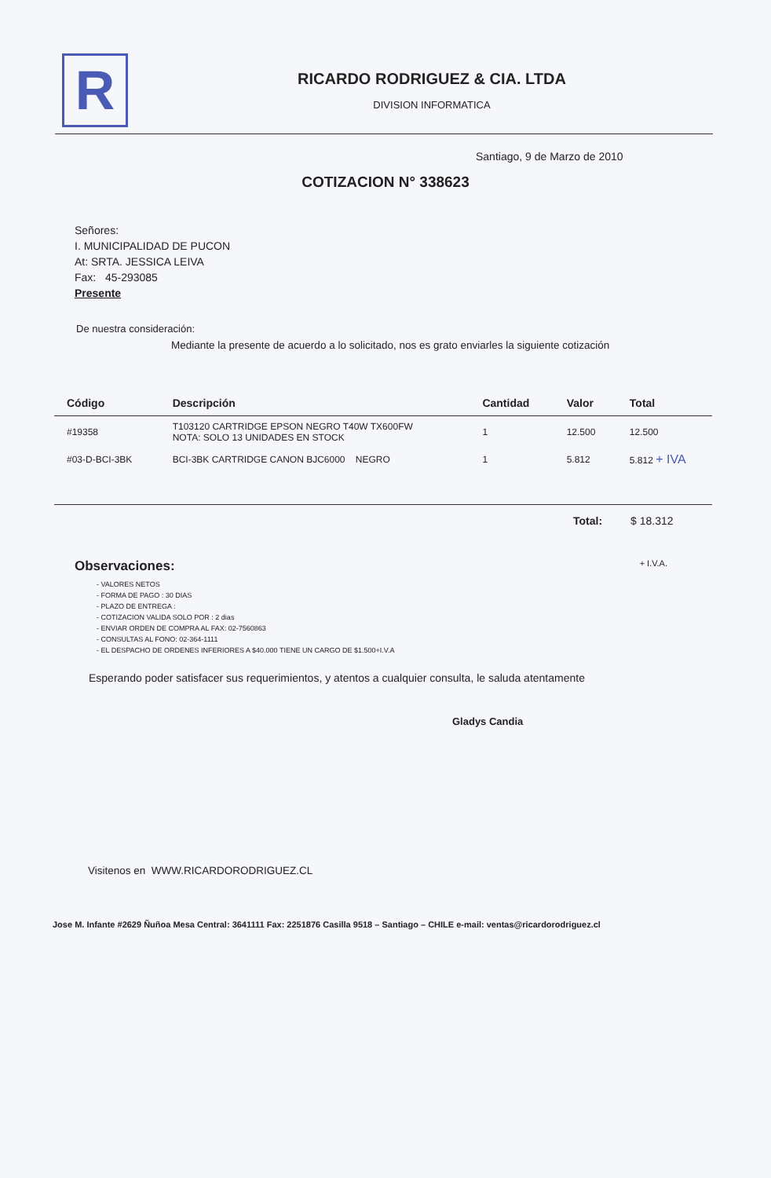R
RICARDO RODRIGUEZ & CIA. LTDA
DIVISION INFORMATICA
Santiago, 9 de Marzo de 2010
COTIZACION N° 338623
Señores:
I. MUNICIPALIDAD DE PUCON
At: SRTA. JESSICA LEIVA
Fax: 45-293085
Presente
De nuestra consideración:
Mediante la presente de acuerdo a lo solicitado, nos es grato enviarles la siguiente cotización
| Código | Descripción | Cantidad | Valor | Total |
| --- | --- | --- | --- | --- |
| #19358 | T103120 CARTRIDGE EPSON NEGRO T40W TX600FW NOTA: SOLO 13 UNIDADES EN STOCK | 1 | 12.500 | 12.500 |
| #03-D-BCI-3BK | BCI-3BK CARTRIDGE CANON BJC6000 NEGRO | 1 | 5.812 | 5.812 + IVA |
Total: $ 18.312
Observaciones: + I.V.A.
- VALORES NETOS
- FORMA DE PAGO : 30 DIAS
- PLAZO DE ENTREGA :
- COTIZACION VALIDA SOLO POR : 2 dias
- ENVIAR ORDEN DE COMPRA AL FAX: 02-7560863
- CONSULTAS AL FONO: 02-364-1111
- EL DESPACHO DE ORDENES INFERIORES A $40.000 TIENE UN CARGO DE $1.500+I.V.A
Esperando poder satisfacer sus requerimientos, y atentos a cualquier consulta, le saluda atentamente
Gladys Candia
Visitenos en WWW.RICARDORODRIGUEZ.CL
Jose M. Infante #2629 Ñuñoa Mesa Central: 3641111 Fax: 2251876 Casilla 9518 – Santiago – CHILE e-mail: ventas@ricardorodriguez.cl